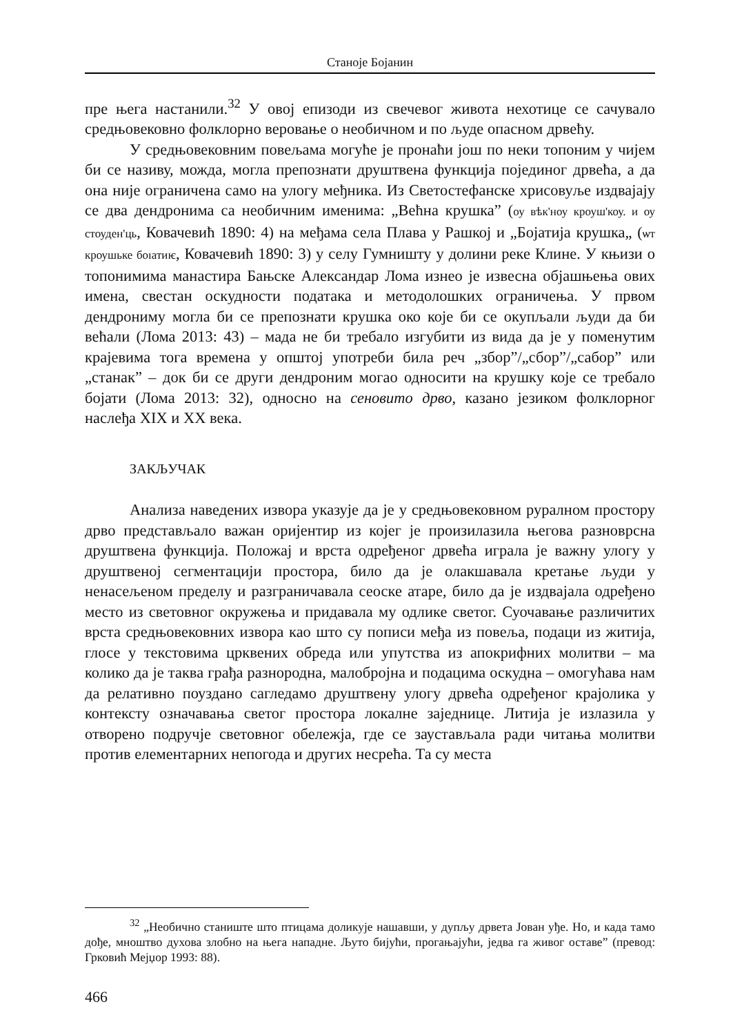Станоје Бојанин
пре њега настанили.<sup>32</sup> У овој епизоди из свечевог живота нехотице се сачувало средњовековно фолклорно веровање о необичном и по људе опасном дрвећу.
У средњовековним повељама могуће је пронаћи још по неки топоним у чијем би се називу, можда, могла препознати друштвена функција појединог дрвећа, а да она није ограничена само на улогу међника. Из Светостефанске хрисовуље издвајају се два дендронима са необичним именима: „Већна крушка” (оу вѣк'ноу кроуш'коу. и оу стоуден'ць, Ковачевић 1890: 4) на међама села Плава у Рашкој и „Бојатија крушка„ (ѡт кроушьке боıатиѥ, Ковачевић 1890: 3) у селу Гумништу у долини реке Клине. У књизи о топонимима манастира Бањске Александар Лома изнео је извесна објашњења ових имена, свестан оскудности података и методолошких ограничења. У првом дендрониму могла би се препознати крушка око које би се окупљали људи да би већали (Лома 2013: 43) – мада не би требало изгубити из вида да је у поменутим крајевима тога времена у општој употреби била реч „збор”/„сбор”/„сабор” или „станак” – док би се други дендроним могао односити на крушку које се требало бојати (Лома 2013: 32), односно на сеновито дрво, казано језиком фолклорног наслеђа XIX и XX века.
ЗАКЉУЧАК
Анализа наведених извора указује да је у средњовековном руралном простору дрво представљало важан оријентир из којег је произилазила његова разноврсна друштвена функција. Положај и врста одређеног дрвећа играла је важну улогу у друштвеној сегментацији простора, било да је олакшавала кретање људи у ненасељеном пределу и разграничавала сеоске атаре, било да је издвајала одређено место из световног окружења и придавала му одлике светог. Суочавање различитих врста средњовековних извора као што су пописи међа из повеља, подаци из житија, глосе у текстовима црквених обреда или упутства из апокрифних молитви – ма колико да је таква грађа разнородна, малобројна и подацима оскудна – омогућава нам да релативно поуздано сагледамо друштвену улогу дрвећа одређеног крајолика у контексту означавања светог простора локалне заједнице. Литија је излазила у отворено подручје световног обележја, где се заустављала ради читања молитви против елементарних непогода и других несрећа. Та су места
<sup>32</sup> „Необично станиште што птицама доликује нашавши, у дупљу дрвета Јован уђе. Но, и када тамо дође, мноштво духова злобно на њега нападне. Љуто бијући, прогањајући, једва га живог оставе” (превод: Грковић Мејџор 1993: 88).
466